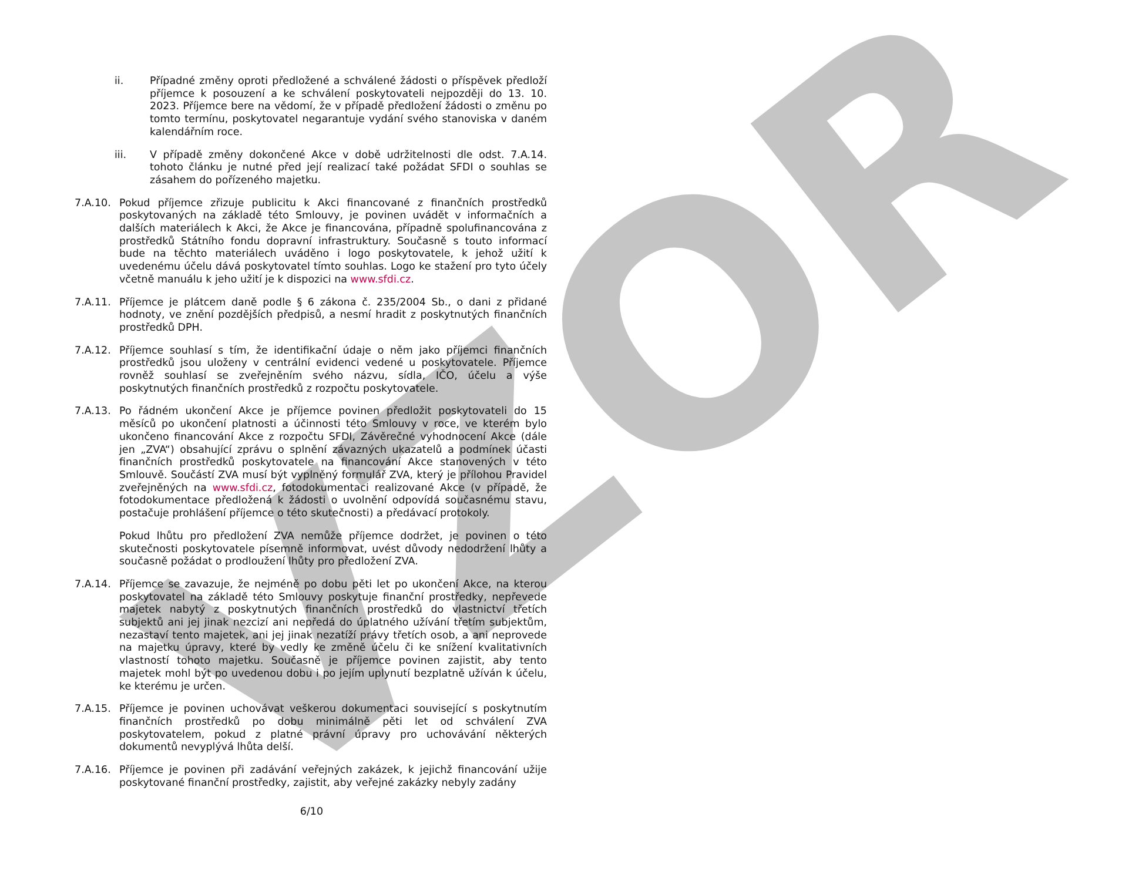VZOR
ii. Případné změny oproti předložené a schválené žádosti o příspěvek předloží příjemce k posouzení a ke schválení poskytovateli nejpozději do 13. 10. 2023. Příjemce bere na vědomí, že v případě předložení žádosti o změnu po tomto termínu, poskytovatel negarantuje vydání svého stanoviska v daném kalendářním roce.
iii. V případě změny dokončené Akce v době udržitelnosti dle odst. 7.A.14. tohoto článku je nutné před její realizací také požádat SFDI o souhlas se zásahem do pořízeného majetku.
7.A.10. Pokud příjemce zřizuje publicitu k Akci financované z finančních prostředků poskytovaných na základě této Smlouvy, je povinen uvádět v informačních a dalších materiálech k Akci, že Akce je financována, případně spolufinancována z prostředků Státního fondu dopravní infrastruktury. Současně s touto informací bude na těchto materiálech uváděno i logo poskytovatele, k jehož užití k uvedenému účelu dává poskytovatel tímto souhlas. Logo ke stažení pro tyto účely včetně manuálu k jeho užití je k dispozici na www.sfdi.cz.
7.A.11. Příjemce je plátcem daně podle § 6 zákona č. 235/2004 Sb., o dani z přidané hodnoty, ve znění pozdějších předpisů, a nesmí hradit z poskytnutých finančních prostředků DPH.
7.A.12. Příjemce souhlasí s tím, že identifikační údaje o něm jako příjemci finančních prostředků jsou uloženy v centrální evidenci vedené u poskytovatele. Příjemce rovněž souhlasí se zveřejněním svého názvu, sídla, IČO, účelu a výše poskytnutých finančních prostředků z rozpočtu poskytovatele.
7.A.13. Po řádném ukončení Akce je příjemce povinen předložit poskytovateli do 15 měsíců po ukončení platnosti a účinnosti této Smlouvy v roce, ve kterém bylo ukončeno financování Akce z rozpočtu SFDI, Závěrečné vyhodnocení Akce (dále jen „ZVA“) obsahující zprávu o splnění závazných ukazatelů a podmínek účasti finančních prostředků poskytovatele na financování Akce stanovených v této Smlouvě. Součástí ZVA musí být vyplněný formulář ZVA, který je přílohou Pravidel zveřejněných na www.sfdi.cz, fotodokumentaci realizované Akce (v případě, že fotodokumentace předložená k žádosti o uvolnění odpovídá současnému stavu, postačuje prohlášení příjemce o této skutečnosti) a předávací protokoly.
Pokud lhůtu pro předložení ZVA nemůže příjemce dodržet, je povinen o této skutečnosti poskytovatele písemně informovat, uvést důvody nedodržení lhůty a současně požádat o prodloužení lhůty pro předložení ZVA.
7.A.14. Příjemce se zavazuje, že nejméně po dobu pěti let po ukončení Akce, na kterou poskytovatel na základě této Smlouvy poskytuje finanční prostředky, nepřevede majetek nabytý z poskytnutých finančních prostředků do vlastnictví třetích subjektů ani jej jinak nezcizí ani nepředá do úplatného užívání třetím subjektům, nezastaví tento majetek, ani jej jinak nezatíží právy třetích osob, a ani neprovede na majetku úpravy, které by vedly ke změně účelu či ke snížení kvalitativních vlastností tohoto majetku. Současně je příjemce povinen zajistit, aby tento majetek mohl být po uvedenou dobu i po jejím uplynutí bezplatně užíván k účelu, ke kterému je určen.
7.A.15. Příjemce je povinen uchovávat veškerou dokumentaci související s poskytnutím finančních prostředků po dobu minimálně pěti let od schválení ZVA poskytovatelem, pokud z platné právní úpravy pro uchovávání některých dokumentů nevyplývá lhůta delší.
7.A.16. Příjemce je povinen při zadávání veřejných zakázek, k jejichž financování užije poskytované finanční prostředky, zajistit, aby veřejné zakázky nebyly zadány
6/10